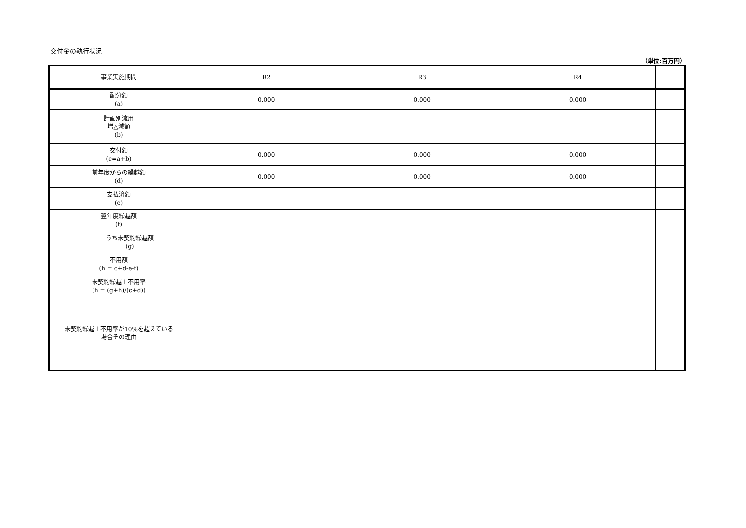交付金の執行状況
（単位:百万円）
| 事業実施期間 | R2 | R3 | R4 | | |
| 配分額 (a) | 0.000 | 0.000 | 0.000 | | |
| 計画別流用 増△減額 (b) | | | | | |
| 交付額 (c=a+b) | 0.000 | 0.000 | 0.000 | | |
| 前年度からの繰越額 (d) | 0.000 | 0.000 | 0.000 | | |
| 支払済額 (e) | | | | | |
| 翌年度繰越額 (f) | | | | | |
| うち未契約繰越額 (g) | | | | | |
| 不用額 (h = c+d-e-f) | | | | | |
| 未契約繰越＋不用率 (h = (g+h)/(c+d)) | | | | | |
| 未契約繰越＋不用率が10%を超えている 場合その理由 | | | | | |